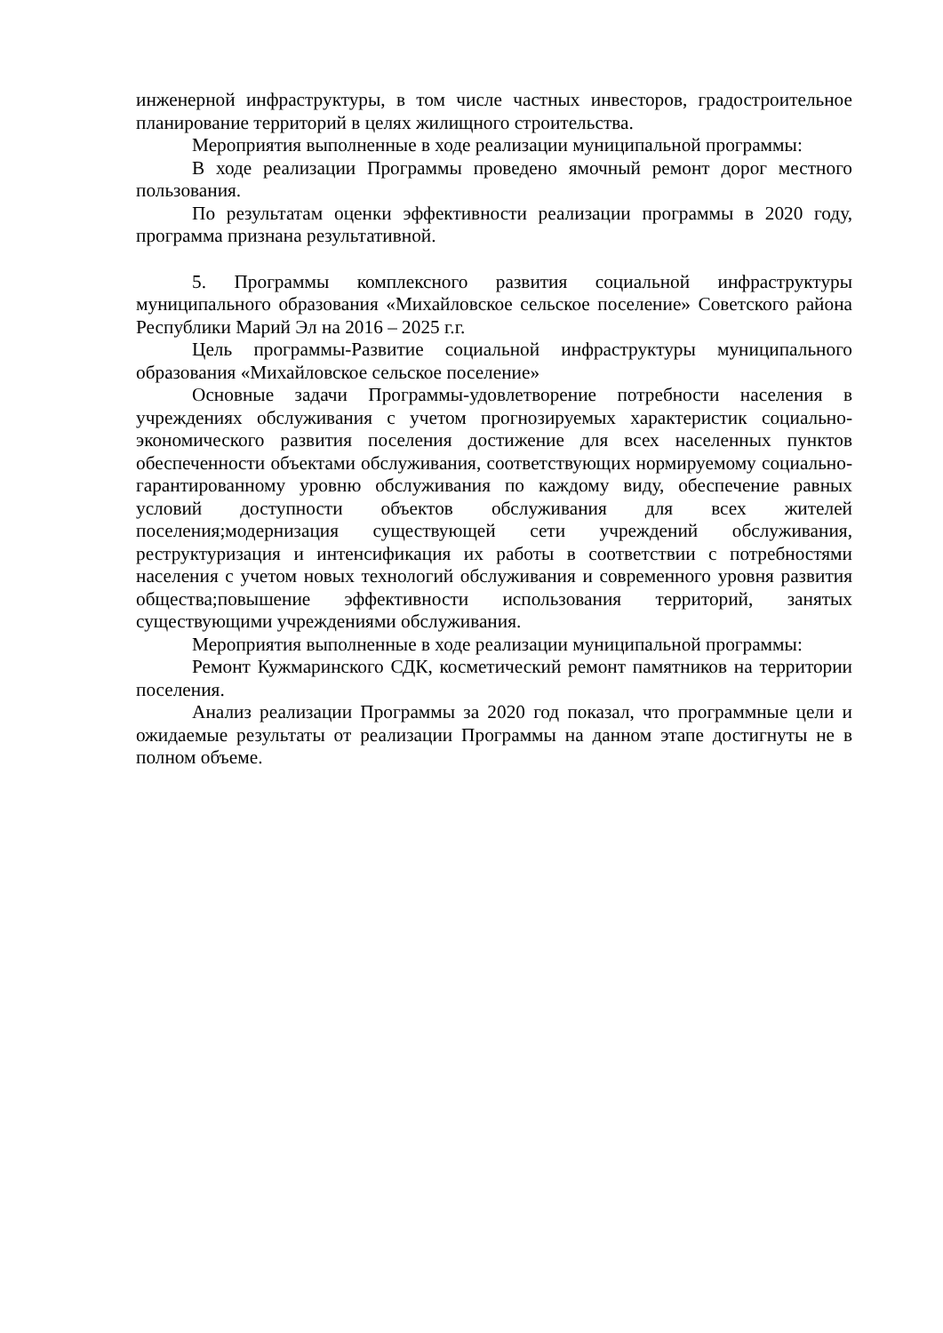инженерной инфраструктуры, в том числе частных инвесторов, градостроительное планирование территорий в целях жилищного строительства.
Мероприятия выполненные в ходе реализации муниципальной программы:
В ходе реализации Программы проведено ямочный ремонт дорог местного пользования.
По результатам оценки эффективности реализации программы в 2020 году, программа признана результативной.
5. Программы комплексного развития социальной инфраструктуры муниципального образования «Михайловское сельское поселение» Советского района Республики Марий Эл на 2016 – 2025 г.г.
Цель программы-Развитие социальной инфраструктуры муниципального образования «Михайловское сельское поселение»
Основные задачи Программы-удовлетворение потребности населения в учреждениях обслуживания с учетом прогнозируемых характеристик социально-экономического развития поселения достижение для всех населенных пунктов обеспеченности объектами обслуживания, соответствующих нормируемому социально-гарантированному уровню обслуживания по каждому виду, обеспечение равных условий доступности объектов обслуживания для всех жителей поселения;модернизация существующей сети учреждений обслуживания, реструктуризация и интенсификация их работы в соответствии с потребностями населения с учетом новых технологий обслуживания и современного уровня развития общества;повышение эффективности использования территорий, занятых существующими учреждениями обслуживания.
Мероприятия выполненные в ходе реализации муниципальной программы:
Ремонт Кужмаринского СДК, косметический ремонт памятников на территории поселения.
Анализ реализации Программы за 2020 год показал, что программные цели и ожидаемые результаты от реализации Программы на данном этапе достигнуты не в полном объеме.